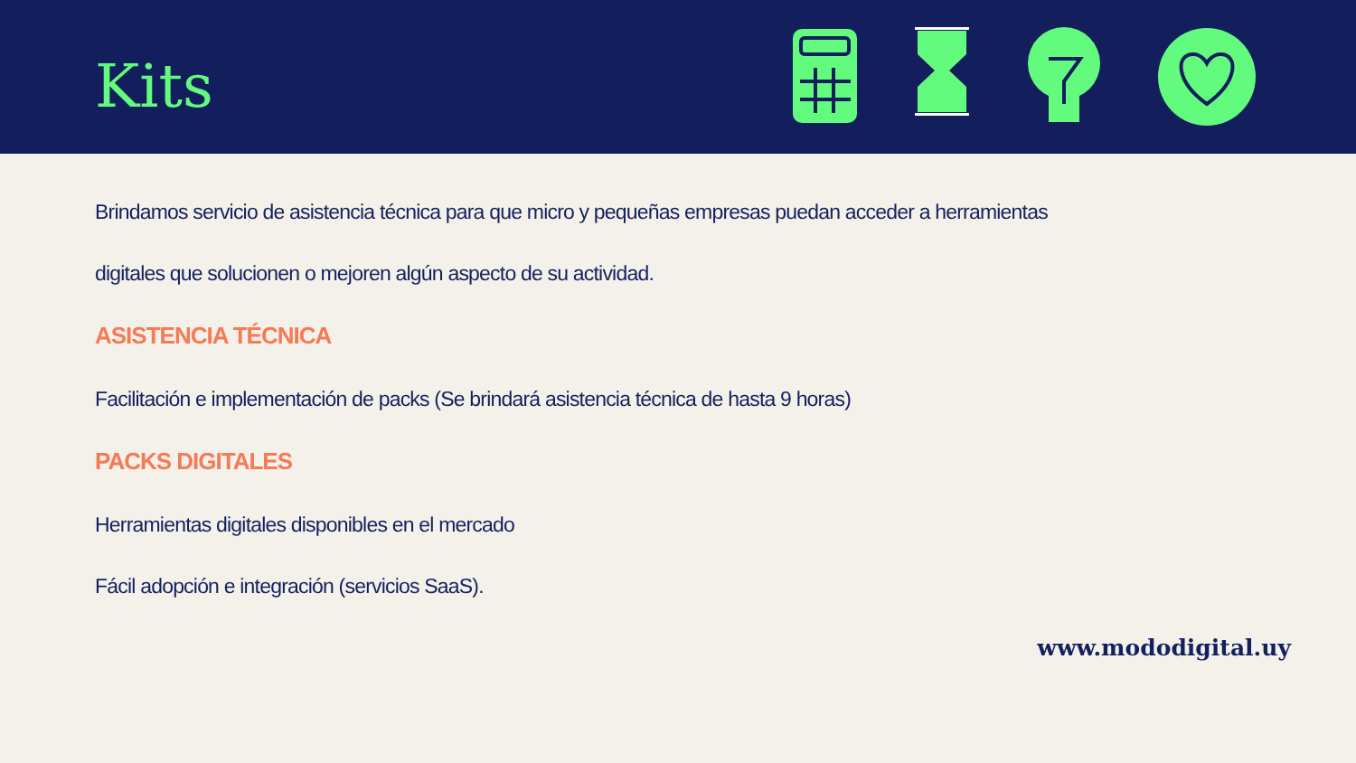Kits
Brindamos servicio de asistencia técnica para que micro y pequeñas empresas puedan acceder a herramientas
digitales que solucionen o mejoren algún aspecto de su actividad.
ASISTENCIA TÉCNICA
Facilitación e implementación de packs (Se brindará asistencia técnica de hasta 9 horas)
PACKS DIGITALES
Herramientas digitales disponibles en el mercado
Fácil adopción e integración (servicios SaaS).
www.mododigital.uy